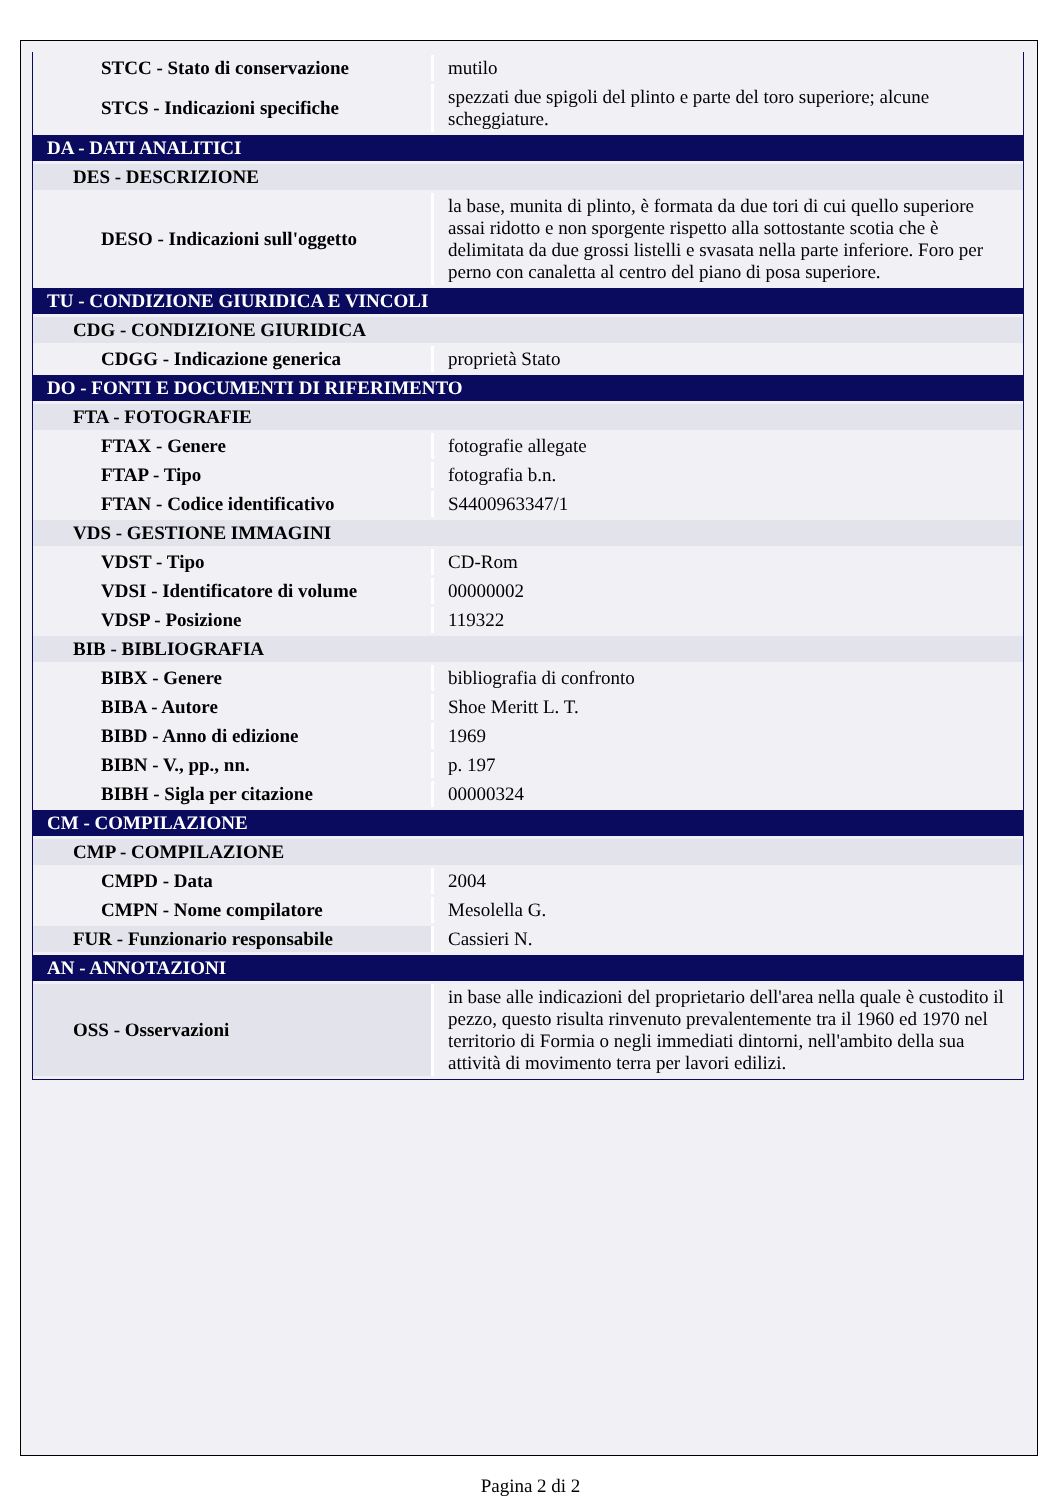| STCC - Stato di conservazione | mutilo |
| STCS - Indicazioni specifiche | spezzati due spigoli del plinto e parte del toro superiore; alcune scheggiature. |
| DA - DATI ANALITICI | |
| DES - DESCRIZIONE | |
| DESO - Indicazioni sull'oggetto | la base, munita di plinto, è formata da due tori di cui quello superiore assai ridotto e non sporgente rispetto alla sottostante scotia che è delimitata da due grossi listelli e svasata nella parte inferiore. Foro per perno con canaletta al centro del piano di posa superiore. |
| TU - CONDIZIONE GIURIDICA E VINCOLI | |
| CDG - CONDIZIONE GIURIDICA | |
| CDGG - Indicazione generica | proprietà Stato |
| DO - FONTI E DOCUMENTI DI RIFERIMENTO | |
| FTA - FOTOGRAFIE | |
| FTAX - Genere | fotografie allegate |
| FTAP - Tipo | fotografia b.n. |
| FTAN - Codice identificativo | S4400963347/1 |
| VDS - GESTIONE IMMAGINI | |
| VDST - Tipo | CD-Rom |
| VDSI - Identificatore di volume | 00000002 |
| VDSP - Posizione | 119322 |
| BIB - BIBLIOGRAFIA | |
| BIBX - Genere | bibliografia di confronto |
| BIBA - Autore | Shoe Meritt L. T. |
| BIBD - Anno di edizione | 1969 |
| BIBN - V., pp., nn. | p. 197 |
| BIBH - Sigla per citazione | 00000324 |
| CM - COMPILAZIONE | |
| CMP - COMPILAZIONE | |
| CMPD - Data | 2004 |
| CMPN - Nome compilatore | Mesolella G. |
| FUR - Funzionario responsabile | Cassieri N. |
| AN - ANNOTAZIONI | |
| OSS - Osservazioni | in base alle indicazioni del proprietario dell'area nella quale è custodito il pezzo, questo risulta rinvenuto prevalentemente tra il 1960 ed 1970 nel territorio di Formia o negli immediati dintorni, nell'ambito della sua attività di movimento terra per lavori edilizi. |
Pagina 2 di 2